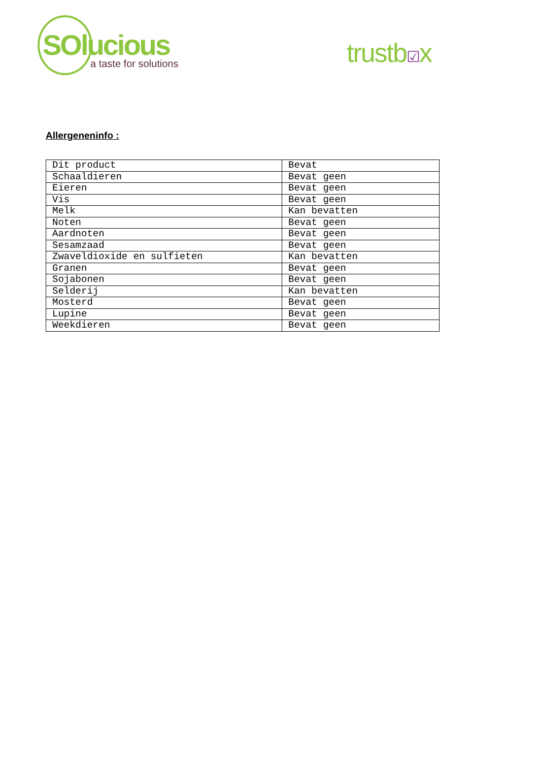SOlucious
a taste for solutions
trustb☑x
Allergeneninfo :
| Dit product | Bevat |
| Schaaldieren | Bevat geen |
| Eieren | Bevat geen |
| Vis | Bevat geen |
| Melk | Kan bevatten |
| Noten | Bevat geen |
| Aardnoten | Bevat geen |
| Sesamzaad | Bevat geen |
| Zwaveldioxide en sulfieten | Kan bevatten |
| Granen | Bevat geen |
| Sojabonen | Bevat geen |
| Selderij | Kan bevatten |
| Mosterd | Bevat geen |
| Lupine | Bevat geen |
| Weekdieren | Bevat geen |